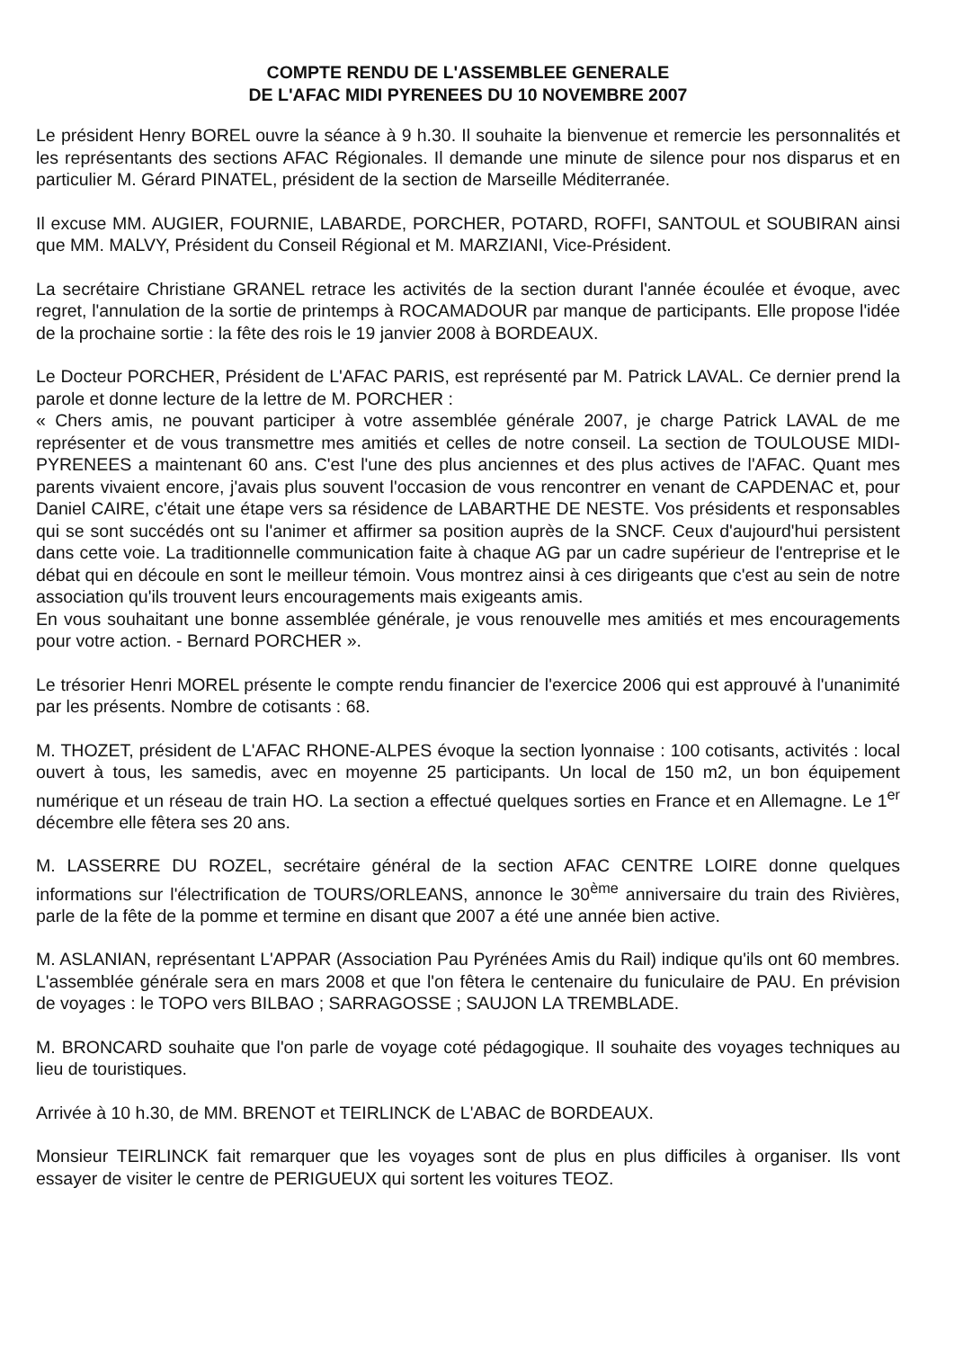COMPTE RENDU DE L'ASSEMBLEE GENERALE
DE L'AFAC MIDI PYRENEES DU 10 NOVEMBRE 2007
Le président Henry BOREL ouvre la séance à 9 h.30. Il souhaite la bienvenue et remercie les personnalités et les représentants des sections AFAC Régionales. Il demande une minute de silence pour nos disparus et en particulier M. Gérard PINATEL, président de la section de Marseille Méditerranée.
Il excuse MM. AUGIER, FOURNIE, LABARDE, PORCHER, POTARD, ROFFI, SANTOUL et SOUBIRAN ainsi que MM. MALVY, Président du Conseil Régional et M. MARZIANI, Vice-Président.
La secrétaire Christiane GRANEL retrace les activités de la section durant l'année écoulée et évoque, avec regret, l'annulation de la sortie de printemps à ROCAMADOUR par manque de participants. Elle propose l'idée de la prochaine sortie : la fête des rois le 19 janvier 2008 à BORDEAUX.
Le Docteur PORCHER, Président de L'AFAC PARIS, est représenté par M. Patrick LAVAL. Ce dernier prend la parole et donne lecture de la lettre de M. PORCHER :
« Chers amis, ne pouvant participer à votre assemblée générale 2007, je charge Patrick LAVAL de me représenter et de vous transmettre mes amitiés et celles de notre conseil. La section de TOULOUSE MIDI-PYRENEES a maintenant 60 ans. C'est l'une des plus anciennes et des plus actives de l'AFAC. Quant mes parents vivaient encore, j'avais plus souvent l'occasion de vous rencontrer en venant de CAPDENAC et, pour Daniel CAIRE, c'était une étape vers sa résidence de LABARTHE DE NESTE. Vos présidents et responsables qui se sont succédés ont su l'animer et affirmer sa position auprès de la SNCF. Ceux d'aujourd'hui persistent dans cette voie. La traditionnelle communication faite à chaque AG par un cadre supérieur de l'entreprise et le débat qui en découle en sont le meilleur témoin. Vous montrez ainsi à ces dirigeants que c'est au sein de notre association qu'ils trouvent leurs encouragements mais exigeants amis.
En vous souhaitant une bonne assemblée générale, je vous renouvelle mes amitiés et mes encouragements pour votre action. - Bernard PORCHER ».
Le trésorier Henri MOREL présente le compte rendu financier de l'exercice 2006 qui est approuvé à l'unanimité par les présents. Nombre de cotisants : 68.
M. THOZET, président de L'AFAC RHONE-ALPES évoque la section lyonnaise : 100 cotisants, activités : local ouvert à tous, les samedis, avec en moyenne 25 participants. Un local de 150 m2, un bon équipement numérique et un réseau de train HO. La section a effectué quelques sorties en France et en Allemagne. Le 1<sup>er</sup> décembre elle fêtera ses 20 ans.
M. LASSERRE DU ROZEL, secrétaire général de la section AFAC CENTRE LOIRE donne quelques informations sur l'électrification de TOURS/ORLEANS, annonce le 30<sup>ème</sup> anniversaire du train des Rivières, parle de la fête de la pomme et termine en disant que 2007 a été une année bien active.
M. ASLANIAN, représentant L'APPAR (Association Pau Pyrénées Amis du Rail) indique qu'ils ont 60 membres. L'assemblée générale sera en mars 2008 et que l'on fêtera le centenaire du funiculaire de PAU. En prévision de voyages : le TOPO vers BILBAO ; SARRAGOSSE ; SAUJON LA TREMBLADE.
M. BRONCARD souhaite que l'on parle de voyage coté pédagogique. Il souhaite des voyages techniques au lieu de touristiques.
Arrivée à 10 h.30, de MM. BRENOT et TEIRLINCK de L'ABAC de BORDEAUX.
Monsieur TEIRLINCK fait remarquer que les voyages sont de plus en plus difficiles à organiser. Ils vont essayer de visiter le centre de PERIGUEUX qui sortent les voitures TEOZ.